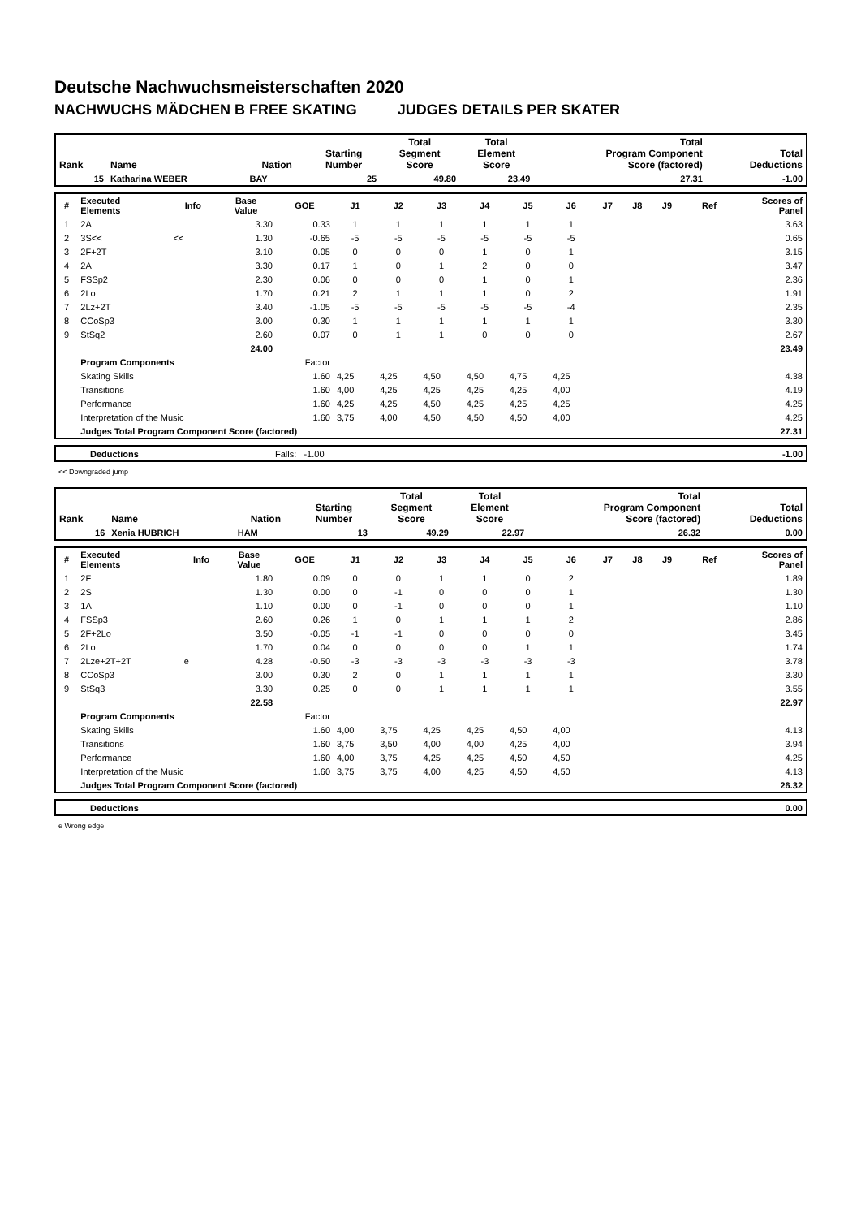Deutsche Nachwuchsmeisterschaften 2020
NACHWUCHS MÄDCHEN B FREE SKATING JUDGES DETAILS PER SKATER
| Rank | Name | Nation | Starting Number | Total Segment Score | Total Element Score | Total Program Component Score (factored) | Total Deductions |
| --- | --- | --- | --- | --- | --- | --- | --- |
| 15 | Katharina WEBER | BAY | 25 | 49.80 | 23.49 | 27.31 | -1.00 |
| # | Executed Elements | Info | Base Value | GOE | J1 | J2 | J3 | J4 | J5 | J6 | J7 | J8 | J9 | Ref | Scores of Panel |
| --- | --- | --- | --- | --- | --- | --- | --- | --- | --- | --- | --- | --- | --- | --- | --- |
| 1 | 2A | | 3.30 | 0.33 | 1 | 1 | 1 | 1 | 1 | 1 | | | | | 3.63 |
| 2 | 3S<< | << | 1.30 | -0.65 | -5 | -5 | -5 | -5 | -5 | -5 | | | | | 0.65 |
| 3 | 2F+2T | | 3.10 | 0.05 | 0 | 0 | 0 | 1 | 0 | 1 | | | | | 3.15 |
| 4 | 2A | | 3.30 | 0.17 | 1 | 0 | 1 | 2 | 0 | 0 | | | | | 3.47 |
| 5 | FSSp2 | | 2.30 | 0.06 | 0 | 0 | 0 | 1 | 0 | 1 | | | | | 2.36 |
| 6 | 2Lo | | 1.70 | 0.21 | 2 | 1 | 1 | 1 | 0 | 2 | | | | | 1.91 |
| 7 | 2Lz+2T | | 3.40 | -1.05 | -5 | -5 | -5 | -5 | -5 | -4 | | | | | 2.35 |
| 8 | CCoSp3 | | 3.00 | 0.30 | 1 | 1 | 1 | 1 | 1 | 1 | | | | | 3.30 |
| 9 | StSq2 | | 2.60 | 0.07 | 0 | 1 | 1 | 0 | 0 | 0 | | | | | 2.67 |
| | | | 24.00 | | | | | | | | | | | | 23.49 |
| | Program Components | | | Factor | | | | | | | | | | | |
| | Skating Skills | | | 1.60 | 4,25 | 4,25 | 4,50 | 4,50 | 4,75 | 4,25 | | | | | 4.38 |
| | Transitions | | | 1.60 | 4,00 | 4,25 | 4,25 | 4,25 | 4,25 | 4,00 | | | | | 4.19 |
| | Performance | | | 1.60 | 4,25 | 4,25 | 4,50 | 4,25 | 4,25 | 4,25 | | | | | 4.25 |
| | Interpretation of the Music | | | 1.60 | 3,75 | 4,00 | 4,50 | 4,50 | 4,50 | 4,00 | | | | | 4.25 |
| | Judges Total Program Component Score (factored) | | | | | | | | | | | | | | 27.31 |
| | Deductions | Falls: -1.00 | -1.00 |
<< Downgraded jump
| Rank | Name | Nation | Starting Number | Total Segment Score | Total Element Score | Total Program Component Score (factored) | Total Deductions |
| --- | --- | --- | --- | --- | --- | --- | --- |
| 16 | Xenia HUBRICH | HAM | 13 | 49.29 | 22.97 | 26.32 | 0.00 |
| # | Executed Elements | Info | Base Value | GOE | J1 | J2 | J3 | J4 | J5 | J6 | J7 | J8 | J9 | Ref | Scores of Panel |
| --- | --- | --- | --- | --- | --- | --- | --- | --- | --- | --- | --- | --- | --- | --- | --- |
| 1 | 2F | | 1.80 | 0.09 | 0 | 0 | 1 | 1 | 0 | 2 | | | | | 1.89 |
| 2 | 2S | | 1.30 | 0.00 | 0 | -1 | 0 | 0 | 0 | 1 | | | | | 1.30 |
| 3 | 1A | | 1.10 | 0.00 | 0 | -1 | 0 | 0 | 0 | 1 | | | | | 1.10 |
| 4 | FSSp3 | | 2.60 | 0.26 | 1 | 0 | 1 | 1 | 1 | 2 | | | | | 2.86 |
| 5 | 2F+2Lo | | 3.50 | -0.05 | -1 | -1 | 0 | 0 | 0 | 0 | | | | | 3.45 |
| 6 | 2Lo | | 1.70 | 0.04 | 0 | 0 | 0 | 0 | 1 | 1 | | | | | 1.74 |
| 7 | 2Lze+2T+2T | e | 4.28 | -0.50 | -3 | -3 | -3 | -3 | -3 | -3 | | | | | 3.78 |
| 8 | CCoSp3 | | 3.00 | 0.30 | 2 | 0 | 1 | 1 | 1 | 1 | | | | | 3.30 |
| 9 | StSq3 | | 3.30 | 0.25 | 0 | 0 | 1 | 1 | 1 | 1 | | | | | 3.55 |
| | | | 22.58 | | | | | | | | | | | | 22.97 |
| | Program Components | | | Factor | | | | | | | | | | | |
| | Skating Skills | | | 1.60 | 4,00 | 3,75 | 4,25 | 4,25 | 4,50 | 4,00 | | | | | 4.13 |
| | Transitions | | | 1.60 | 3,75 | 3,50 | 4,00 | 4,00 | 4,25 | 4,00 | | | | | 3.94 |
| | Performance | | | 1.60 | 4,00 | 3,75 | 4,25 | 4,25 | 4,50 | 4,50 | | | | | 4.25 |
| | Interpretation of the Music | | | 1.60 | 3,75 | 3,75 | 4,00 | 4,25 | 4,50 | 4,50 | | | | | 4.13 |
| | Judges Total Program Component Score (factored) | | | | | | | | | | | | | | 26.32 |
| | Deductions | 0.00 |
e Wrong edge